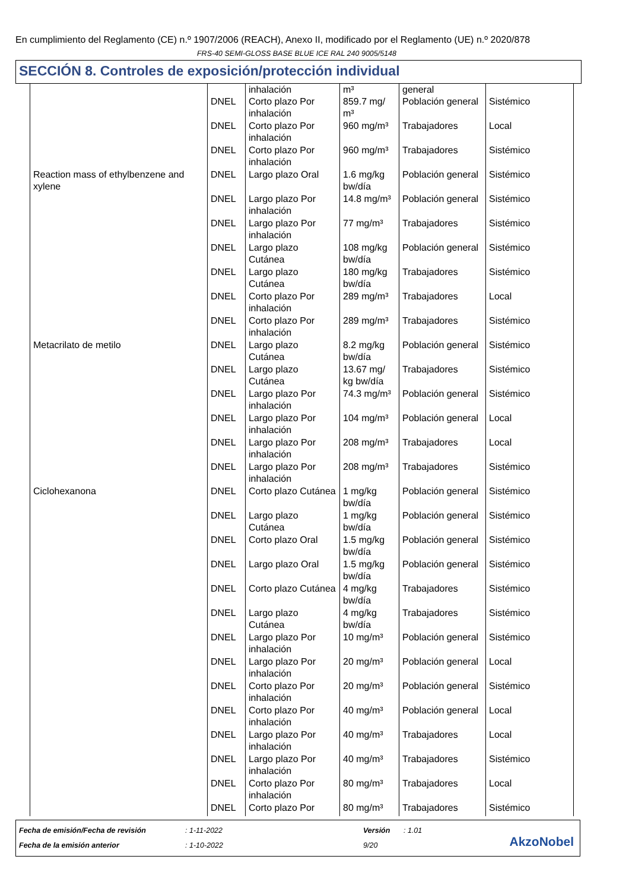En cumplimiento del Reglamento (CE) n.º 1907/2006 (REACH), Anexo II, modificado por el Reglamento (UE) n.º 2020/878
FRS-40 SEMI-GLOSS BASE BLUE ICE RAL 240 9005/5148
SECCIÓN 8. Controles de exposición/protección individual
| | | inhalación | m³ | general | |
| | DNEL | Corto plazo Por inhalación | 859.7 mg/ m³ | Población general | Sistémico |
| | DNEL | Corto plazo Por inhalación | 960 mg/m³ | Trabajadores | Local |
| | DNEL | Corto plazo Por inhalación | 960 mg/m³ | Trabajadores | Sistémico |
| Reaction mass of ethylbenzene and xylene | DNEL | Largo plazo Oral | 1.6 mg/kg bw/día | Población general | Sistémico |
| | DNEL | Largo plazo Por inhalación | 14.8 mg/m³ | Población general | Sistémico |
| | DNEL | Largo plazo Por inhalación | 77 mg/m³ | Trabajadores | Sistémico |
| | DNEL | Largo plazo Cutánea | 108 mg/kg bw/día | Población general | Sistémico |
| | DNEL | Largo plazo Cutánea | 180 mg/kg bw/día | Trabajadores | Sistémico |
| | DNEL | Corto plazo Por inhalación | 289 mg/m³ | Trabajadores | Local |
| | DNEL | Corto plazo Por inhalación | 289 mg/m³ | Trabajadores | Sistémico |
| Metacrilato de metilo | DNEL | Largo plazo Cutánea | 8.2 mg/kg bw/día | Población general | Sistémico |
| | DNEL | Largo plazo Cutánea | 13.67 mg/ kg bw/día | Trabajadores | Sistémico |
| | DNEL | Largo plazo Por inhalación | 74.3 mg/m³ | Población general | Sistémico |
| | DNEL | Largo plazo Por inhalación | 104 mg/m³ | Población general | Local |
| | DNEL | Largo plazo Por inhalación | 208 mg/m³ | Trabajadores | Local |
| | DNEL | Largo plazo Por inhalación | 208 mg/m³ | Trabajadores | Sistémico |
| Ciclohexanona | DNEL | Corto plazo Cutánea | 1 mg/kg bw/día | Población general | Sistémico |
| | DNEL | Largo plazo Cutánea | 1 mg/kg bw/día | Población general | Sistémico |
| | DNEL | Corto plazo Oral | 1.5 mg/kg bw/día | Población general | Sistémico |
| | DNEL | Largo plazo Oral | 1.5 mg/kg bw/día | Población general | Sistémico |
| | DNEL | Corto plazo Cutánea | 4 mg/kg bw/día | Trabajadores | Sistémico |
| | DNEL | Largo plazo Cutánea | 4 mg/kg bw/día | Trabajadores | Sistémico |
| | DNEL | Largo plazo Por inhalación | 10 mg/m³ | Población general | Sistémico |
| | DNEL | Largo plazo Por inhalación | 20 mg/m³ | Población general | Local |
| | DNEL | Corto plazo Por inhalación | 20 mg/m³ | Población general | Sistémico |
| | DNEL | Corto plazo Por inhalación | 40 mg/m³ | Población general | Local |
| | DNEL | Largo plazo Por inhalación | 40 mg/m³ | Trabajadores | Local |
| | DNEL | Largo plazo Por inhalación | 40 mg/m³ | Trabajadores | Sistémico |
| | DNEL | Corto plazo Por inhalación | 80 mg/m³ | Trabajadores | Local |
| | DNEL | Corto plazo Por | 80 mg/m³ | Trabajadores | Sistémico |
Fecha de emisión/Fecha de revisión: 1-11-2022 Versión: 1.01
Fecha de la emisión anterior: 1-10-2022 9/20
AkzoNobel